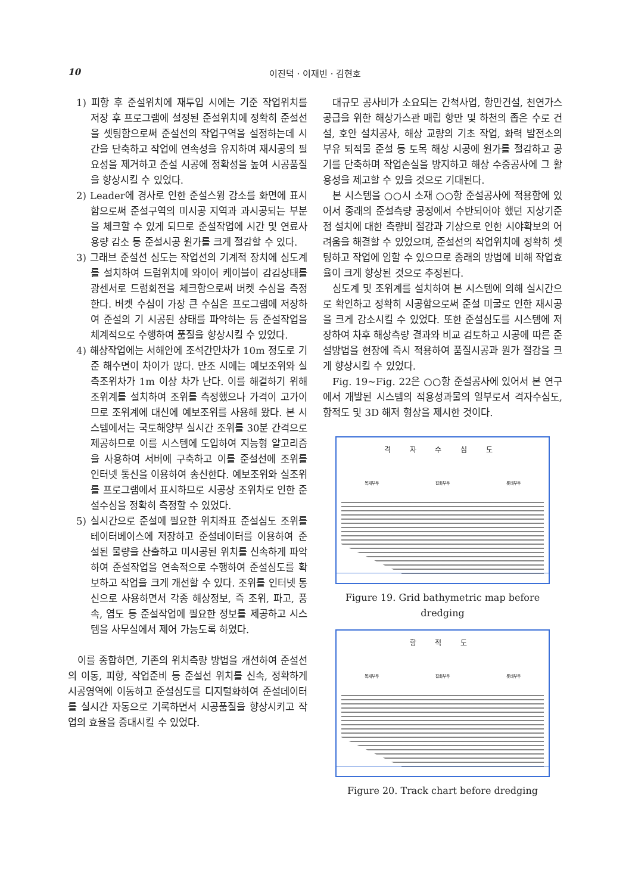10 이진덕 · 이재빈 · 김현호
1) 피항 후 준설위치에 재투입 시에는 기준 작업위치를 저장 후 프로그램에 설정된 준설위치에 정확히 준설선을 셋팅함으로써 준설선의 작업구역을 설정하는데 시간을 단축하고 작업에 연속성을 유지하여 재시공의 필요성을 제거하고 준설 시공에 정확성을 높여 시공품질을 향상시킬 수 있었다.
2) Leader에 경사로 인한 준설스윙 감소를 화면에 표시함으로써 준설구역의 미시공 지역과 과시공되는 부분을 체크할 수 있게 되므로 준설작업에 시간 및 연료사용량 감소 등 준설시공 원가를 크게 절감할 수 있다.
3) 그래브 준설선 심도는 작업선의 기계적 장치에 심도계를 설치하여 드럼위치에 와이어 케이블이 감김상태를 광센서로 드럼회전을 체크함으로써 버켓 수심을 측정한다. 버켓 수심이 가장 큰 수심은 프로그램에 저장하여 준설의 기 시공된 상태를 파악하는 등 준설작업을 체계적으로 수행하여 품질을 향상시킬 수 있었다.
4) 해상작업에는 서해안에 조석간만차가 10m 정도로 기준 해수면이 차이가 많다. 만조 시에는 예보조위와 실측조위차가 1m 이상 차가 난다. 이를 해결하기 위해 조위계를 설치하여 조위를 측정했으나 가격이 고가이므로 조위계에 대신에 예보조위를 사용해 왔다. 본 시스템에서는 국토해양부 실시간 조위를 30분 간격으로 제공하므로 이를 시스템에 도입하여 지능형 알고리즘을 사용하여 서버에 구축하고 이를 준설선에 조위를 인터넷 통신을 이용하여 송신한다. 예보조위와 실조위를 프로그램에서 표시하므로 시공상 조위차로 인한 준설수심을 정확히 측정할 수 있었다.
5) 실시간으로 준설에 필요한 위치좌표 준설심도 조위를 테이터베이스에 저장하고 준설데이터를 이용하여 준설된 물량을 산출하고 미시공된 위치를 신속하게 파악하여 준설작업을 연속적으로 수행하여 준설심도를 확보하고 작업을 크게 개선할 수 있다. 조위를 인터넷 통신으로 사용하면서 각종 해상정보, 즉 조위, 파고, 풍속, 염도 등 준설작업에 필요한 정보를 제공하고 시스템을 사무실에서 제어 가능도록 하였다.
이를 종합하면, 기존의 위치측량 방법을 개선하여 준설선의 이동, 피항, 작업준비 등 준설선 위치를 신속, 정확하게 시공영역에 이동하고 준설심도를 디지털화하여 준설데이터를 실시간 자동으로 기록하면서 시공품질을 향상시키고 작업의 효율을 증대시킬 수 있었다.
대규모 공사비가 소요되는 간척사업, 항만건설, 천연가스공급을 위한 해상가스관 매립 항만 및 하천의 좁은 수로 건설, 호안 설치공사, 해상 교량의 기초 작업, 화력 발전소의 부유 퇴적물 준설 등 토목 해상 시공에 원가를 절감하고 공기를 단축하며 작업손실을 방지하고 해상 수중공사에 그 활용성을 제고할 수 있을 것으로 기대된다.
본 시스템을 ○○시 소재 ○○항 준설공사에 적용함에 있어서 종래의 준설측량 공정에서 수반되어야 했던 지상기준점 설치에 대한 측량비 절감과 기상으로 인한 시야확보의 어려움을 해결할 수 있었으며, 준설선의 작업위치에 정확히 셋팅하고 작업에 임할 수 있으므로 종래의 방법에 비해 작업효율이 크게 향상된 것으로 추정된다.
심도계 및 조위계를 설치하여 본 시스템에 의해 실시간으로 확인하고 정확히 시공함으로써 준설 미굴로 인한 재시공을 크게 감소시킬 수 있었다. 또한 준설심도를 시스템에 저장하여 차후 해상측량 결과와 비교 검토하고 시공에 따른 준설방법을 현장에 즉시 적용하여 품질시공과 원가 절감을 크게 향상시킬 수 있었다.
Fig. 19∼Fig. 22은 ○○항 준설공사에 있어서 본 연구에서 개발된 시스템의 적용성과물의 일부로서 격자수심도, 항적도 및 3D 해저 형상을 제시한 것이다.
격 자 수 심 도
목재부두 잡화부두 롯데부두
Figure 19. Grid bathymetric map before dredging
항 적 도
목재부두 잡화부두 롯데부두
Figure 20. Track chart before dredging